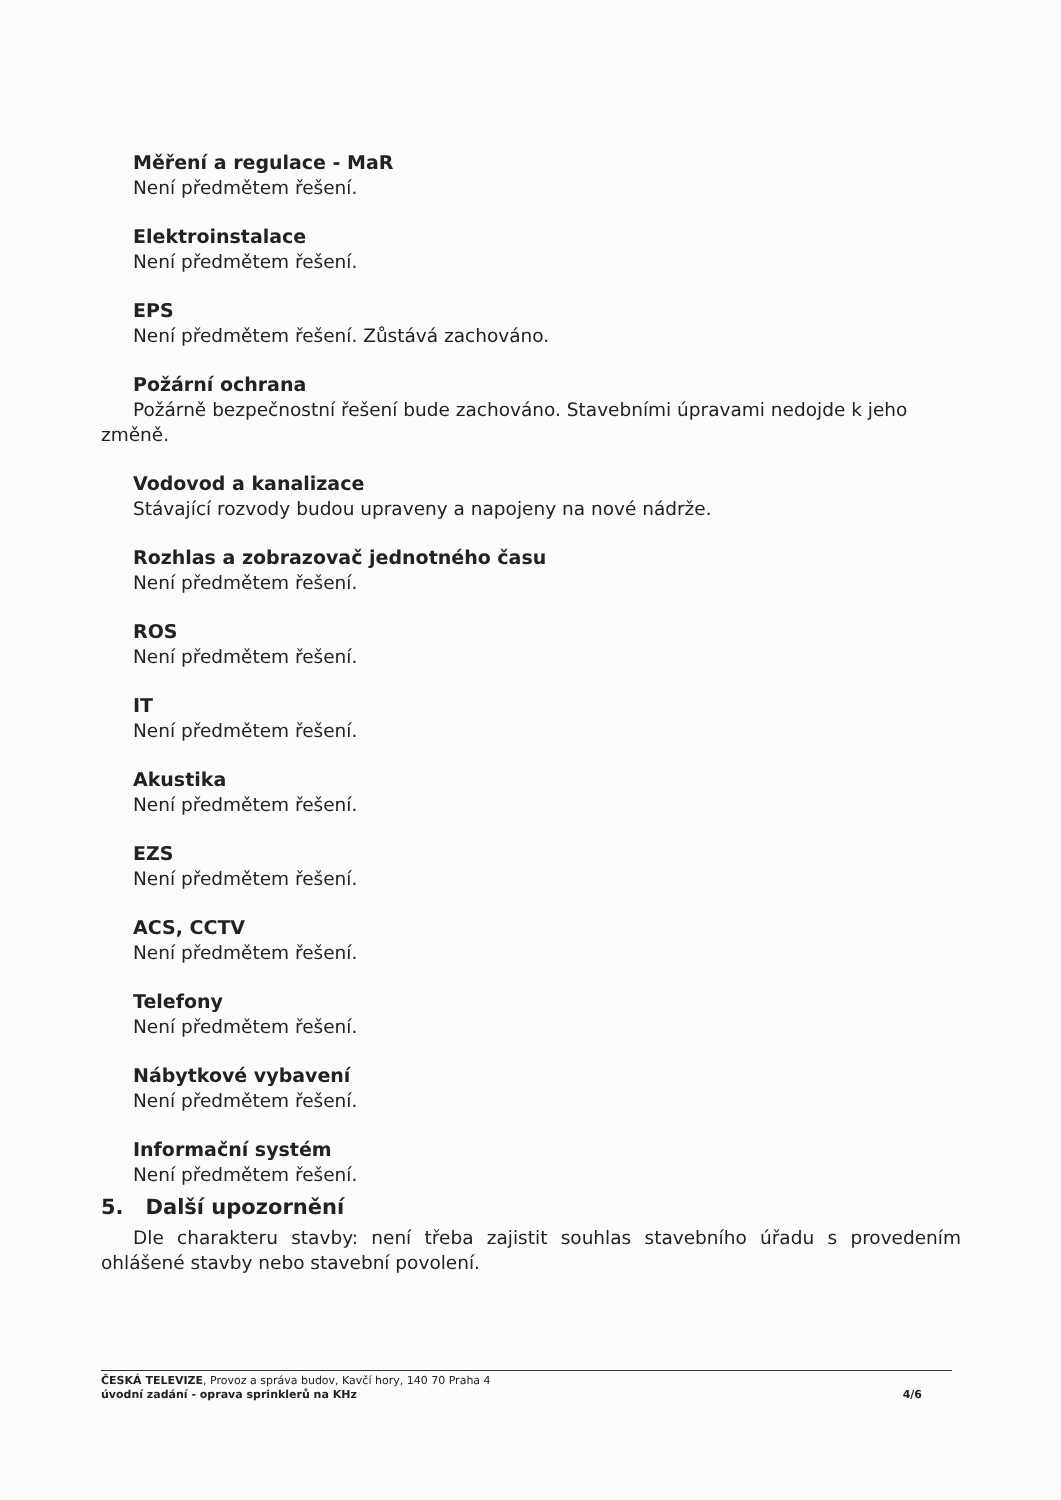Měření a regulace - MaR
Není předmětem řešení.
Elektroinstalace
Není předmětem řešení.
EPS
Není předmětem řešení. Zůstává zachováno.
Požární ochrana
Požárně bezpečnostní řešení bude zachováno. Stavebními úpravami nedojde k jeho změně.
Vodovod a kanalizace
Stávající rozvody budou upraveny a napojeny na nové nádrže.
Rozhlas a zobrazovač jednotného času
Není předmětem řešení.
ROS
Není předmětem řešení.
IT
Není předmětem řešení.
Akustika
Není předmětem řešení.
EZS
Není předmětem řešení.
ACS, CCTV
Není předmětem řešení.
Telefony
Není předmětem řešení.
Nábytkové vybavení
Není předmětem řešení.
Informační systém
Není předmětem řešení.
5. Další upozornění
Dle charakteru stavby: není třeba zajistit souhlas stavebního úřadu s provedením ohlášené stavby nebo stavební povolení.
ČESKÁ TELEVIZE, Provoz a správa budov, Kavčí hory, 140 70 Praha 4
úvodní zadání - oprava sprinklerů na KHz 4/6